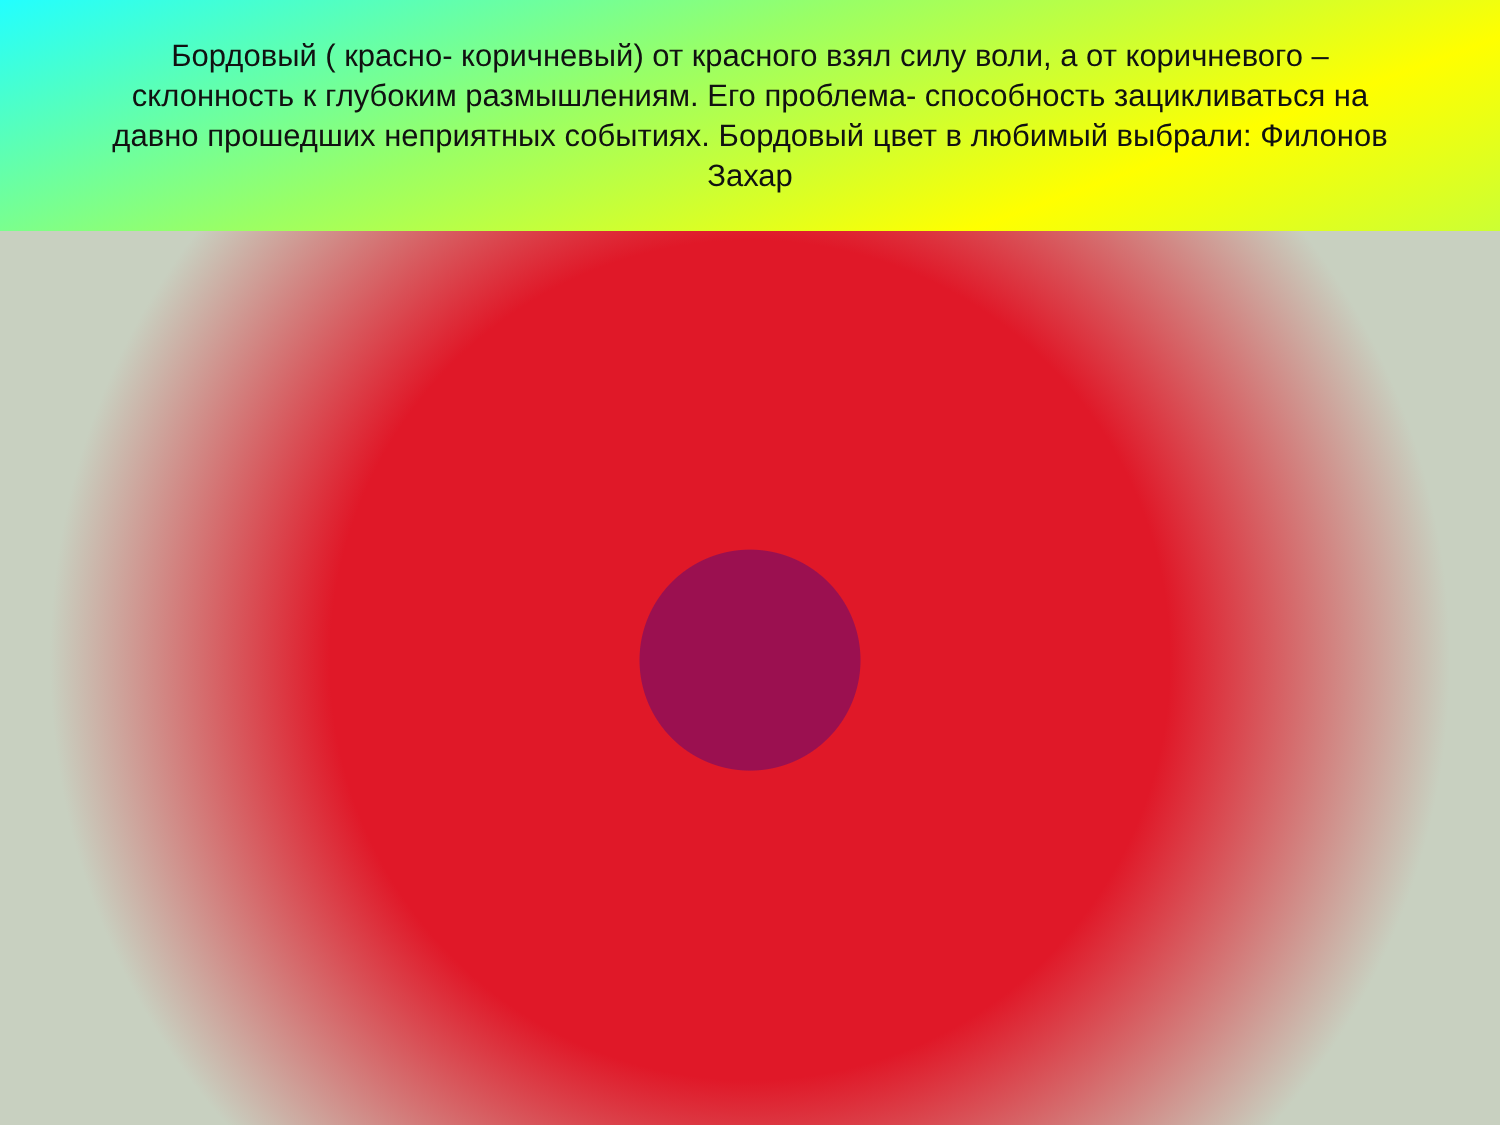Бордовый ( красно- коричневый) от красного взял силу воли, а от коричневого – склонность к глубоким размышлениям. Его проблема- способность зацикливаться на давно прошедших неприятных событиях. Бордовый цвет в любимый выбрали: Филонов Захар